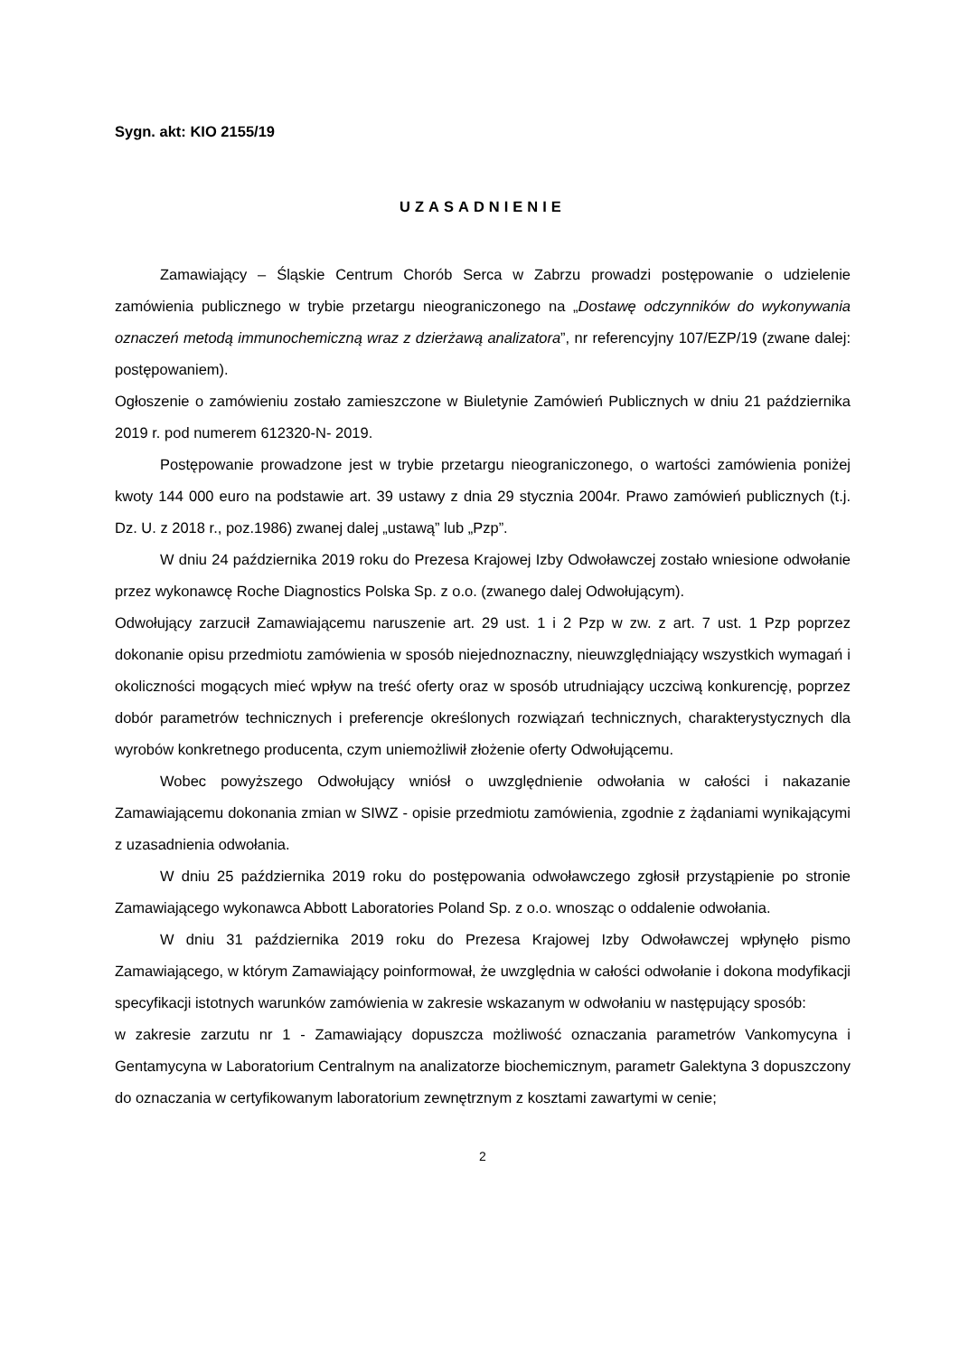Sygn. akt: KIO 2155/19
UZASADNIENIE
Zamawiający – Śląskie Centrum Chorób Serca w Zabrzu prowadzi postępowanie o udzielenie zamówienia publicznego w trybie przetargu nieograniczonego na „Dostawę odczynników do wykonywania oznaczeń metodą immunochemiczną wraz z dzierżawą analizatora”, nr referencyjny 107/EZP/19 (zwane dalej: postępowaniem).
Ogłoszenie o zamówieniu zostało zamieszczone w Biuletynie Zamówień Publicznych w dniu 21 października 2019 r. pod numerem 612320-N- 2019.
Postępowanie prowadzone jest w trybie przetargu nieograniczonego, o wartości zamówienia poniżej kwoty 144 000 euro na podstawie art. 39 ustawy z dnia 29 stycznia 2004r. Prawo zamówień publicznych (t.j. Dz. U. z 2018 r., poz.1986) zwanej dalej „ustawą” lub „Pzp”.
W dniu 24 października 2019 roku do Prezesa Krajowej Izby Odwoławczej zostało wniesione odwołanie przez wykonawcę Roche Diagnostics Polska Sp. z o.o. (zwanego dalej Odwołującym).
Odwołujący zarzucił Zamawiającemu naruszenie art. 29 ust. 1 i 2 Pzp w zw. z art. 7 ust. 1 Pzp poprzez dokonanie opisu przedmiotu zamówienia w sposób niejednoznaczny, nieuwzględniający wszystkich wymagań i okoliczności mogących mieć wpływ na treść oferty oraz w sposób utrudniający uczciwą konkurencję, poprzez dobór parametrów technicznych i preferencje określonych rozwiązań technicznych, charakterystycznych dla wyrobów konkretnego producenta, czym uniemożliwił złożenie oferty Odwołującemu.
Wobec powyższego Odwołujący wniósł o uwzględnienie odwołania w całości i nakazanie Zamawiającemu dokonania zmian w SIWZ - opisie przedmiotu zamówienia, zgodnie z żądaniami wynikającymi z uzasadnienia odwołania.
W dniu 25 października 2019 roku do postępowania odwoławczego zgłosił przystąpienie po stronie Zamawiającego wykonawca Abbott Laboratories Poland Sp. z o.o. wnosząc o oddalenie odwołania.
W dniu 31 października 2019 roku do Prezesa Krajowej Izby Odwoławczej wpłynęło pismo Zamawiającego, w którym Zamawiający poinformował, że uwzględnia w całości odwołanie i dokona modyfikacji specyfikacji istotnych warunków zamówienia w zakresie wskazanym w odwołaniu w następujący sposób:
w zakresie zarzutu nr 1 - Zamawiający dopuszcza możliwość oznaczania parametrów Vankomycyna i Gentamycyna w Laboratorium Centralnym na analizatorze biochemicznym, parametr Galektyna 3 dopuszczony do oznaczania w certyfikowanym laboratorium zewnętrznym z kosztami zawartymi w cenie;
2